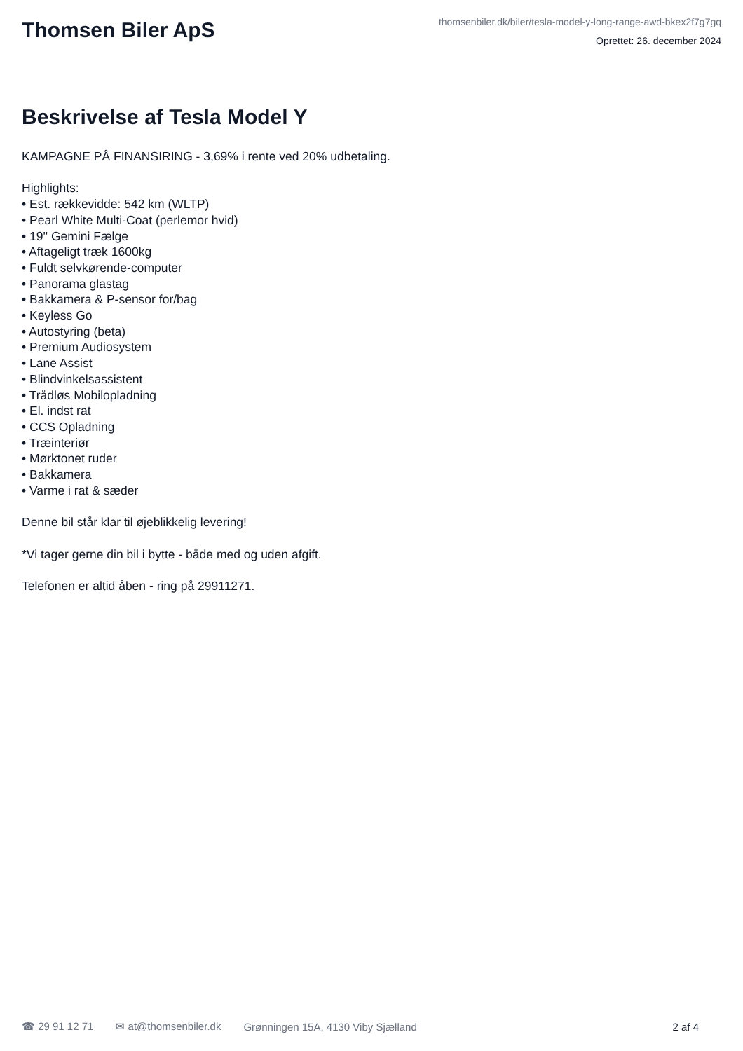Thomsen Biler ApS
thomsenbiler.dk/biler/tesla-model-y-long-range-awd-bkex2f7g7gq
Oprettet: 26. december 2024
Beskrivelse af Tesla Model Y
KAMPAGNE PÅ FINANSIRING - 3,69% i rente ved 20% udbetaling.
Highlights:
• Est. rækkevidde: 542 km (WLTP)
• Pearl White Multi-Coat (perlemor hvid)
• 19'' Gemini Fælge
• Aftageligt træk 1600kg
• Fuldt selvkørende-computer
• Panorama glastag
• Bakkamera & P-sensor for/bag
• Keyless Go
• Autostyring (beta)
• Premium Audiosystem
• Lane Assist
• Blindvinkelsassistent
• Trådløs Mobilopladning
• El. indst rat
• CCS Opladning
• Træinteriør
• Mørktonet ruder
• Bakkamera
• Varme i rat & sæder
Denne bil står klar til øjeblikkelig levering!
*Vi tager gerne din bil i bytte - både med og uden afgift.
Telefonen er altid åben - ring på 29911271.
☎ 29 91 12 71 ✉ at@thomsenbiler.dk Grønningen 15A, 4130 Viby Sjælland 2 af 4